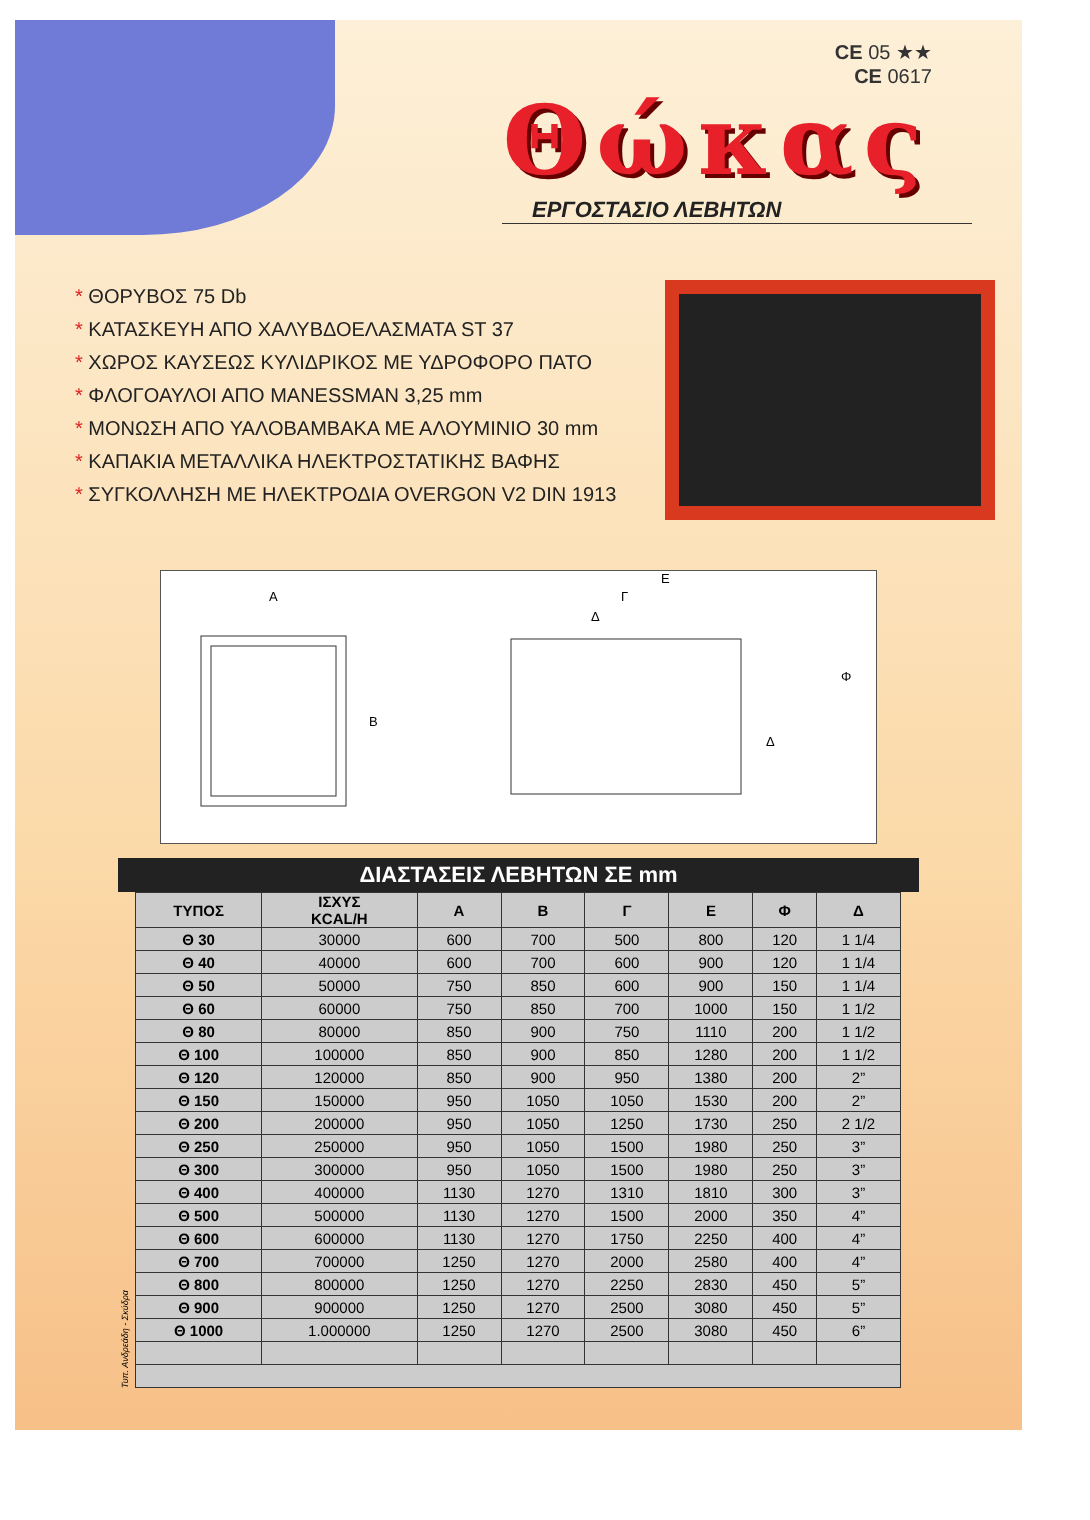CE 05 ★★
CE 0617
Θώκας
ΕΡΓΟΣΤΑΣΙΟ ΛΕΒΗΤΩΝ
* ΘΟΡΥΒΟΣ 75 Db
* ΚΑΤΑΣΚΕΥΗ ΑΠΟ ΧΑΛΥΒΔΟΕΛΑΣΜΑΤΑ ST 37
* ΧΩΡΟΣ ΚΑΥΣΕΩΣ ΚΥΛΙΔΡΙΚΟΣ ΜΕ ΥΔΡΟΦΟΡΟ ΠΑΤΟ
* ΦΛΟΓΟΑΥΛΟΙ ΑΠΟ MANESSMAN 3,25 mm
* ΜΟΝΩΣΗ ΑΠΟ ΥΑΛΟΒΑΜΒΑΚΑ ΜΕ ΑΛΟΥΜΙΝΙΟ 30 mm
* ΚΑΠΑΚΙΑ ΜΕΤΑΛΛΙΚΑ ΗΛΕΚΤΡΟΣΤΑΤΙΚΗΣ ΒΑΦΗΣ
* ΣΥΓΚΟΛΛΗΣΗ ΜΕ ΗΛΕΚΤΡΟΔΙΑ OVERGON V2 DIN 1913
A
B
E
Γ
Δ
Φ
Δ
ΔΙΑΣΤΑΣΕΙΣ ΛΕΒΗΤΩΝ ΣΕ mm
| ΤΥΠΟΣ | ΙΣΧΥΣ KCAL/H | A | B | Γ | E | Φ | Δ |
| --- | --- | --- | --- | --- | --- | --- | --- |
| Θ 30 | 30000 | 600 | 700 | 500 | 800 | 120 | 1 1/4 |
| Θ 40 | 40000 | 600 | 700 | 600 | 900 | 120 | 1 1/4 |
| Θ 50 | 50000 | 750 | 850 | 600 | 900 | 150 | 1 1/4 |
| Θ 60 | 60000 | 750 | 850 | 700 | 1000 | 150 | 1 1/2 |
| Θ 80 | 80000 | 850 | 900 | 750 | 1110 | 200 | 1 1/2 |
| Θ 100 | 100000 | 850 | 900 | 850 | 1280 | 200 | 1 1/2 |
| Θ 120 | 120000 | 850 | 900 | 950 | 1380 | 200 | 2” |
| Θ 150 | 150000 | 950 | 1050 | 1050 | 1530 | 200 | 2” |
| Θ 200 | 200000 | 950 | 1050 | 1250 | 1730 | 250 | 2 1/2 |
| Θ 250 | 250000 | 950 | 1050 | 1500 | 1980 | 250 | 3” |
| Θ 300 | 300000 | 950 | 1050 | 1500 | 1980 | 250 | 3” |
| Θ 400 | 400000 | 1130 | 1270 | 1310 | 1810 | 300 | 3” |
| Θ 500 | 500000 | 1130 | 1270 | 1500 | 2000 | 350 | 4” |
| Θ 600 | 600000 | 1130 | 1270 | 1750 | 2250 | 400 | 4” |
| Θ 700 | 700000 | 1250 | 1270 | 2000 | 2580 | 400 | 4” |
| Θ 800 | 800000 | 1250 | 1270 | 2250 | 2830 | 450 | 5” |
| Θ 900 | 900000 | 1250 | 1270 | 2500 | 3080 | 450 | 5” |
| Θ 1000 | 1.000000 | 1250 | 1270 | 2500 | 3080 | 450 | 6” |
Τυπ. Ανδρεάδη - Σκύδρα